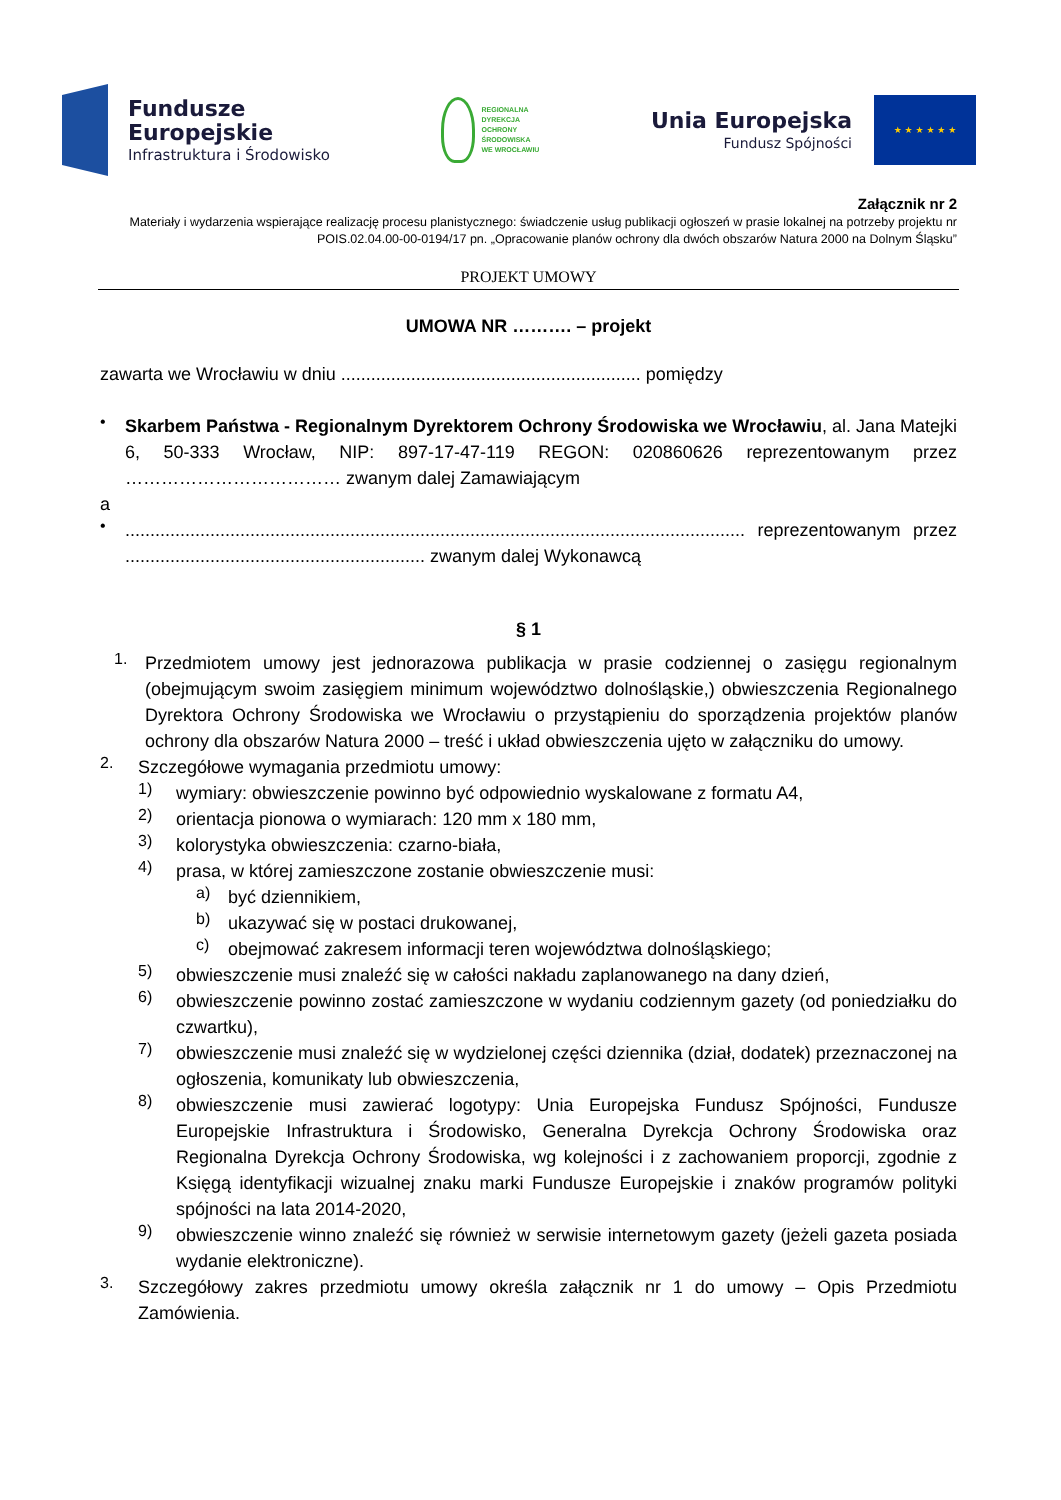Fundusze
Europejskie
Infrastruktura i Środowisko
REGIONALNA
DYREKCJA
OCHRONY
ŚRODOWISKA
WE WROCŁAWIU
Unia Europejska
Fundusz Spójności
★ ★ ★ ★ ★ ★
Załącznik nr 2
Materiały i wydarzenia wspierające realizację procesu planistycznego: świadczenie usług publikacji ogłoszeń w prasie lokalnej na potrzeby projektu nr POIS.02.04.00-00-0194/17 pn. „Opracowanie planów ochrony dla dwóch obszarów Natura 2000 na Dolnym Śląsku”
PROJEKT UMOWY
UMOWA NR ………. – projekt
zawarta we Wrocławiu w dniu ............................................................ pomiędzy
•
Skarbem Państwa - Regionalnym Dyrektorem Ochrony Środowiska we Wrocławiu, al. Jana Matejki 6, 50-333 Wrocław, NIP: 897-17-47-119 REGON: 020860626 reprezentowanym przez ……………………………… zwanym dalej Zamawiającym
a
•
............................................................................................................................ reprezentowanym przez ............................................................ zwanym dalej Wykonawcą
§ 1
1.
Przedmiotem umowy jest jednorazowa publikacja w prasie codziennej o zasięgu regionalnym (obejmującym swoim zasięgiem minimum województwo dolnośląskie,) obwieszczenia Regionalnego Dyrektora Ochrony Środowiska we Wrocławiu o przystąpieniu do sporządzenia projektów planów ochrony dla obszarów Natura 2000 – treść i układ obwieszczenia ujęto w załączniku do umowy.
2.
Szczegółowe wymagania przedmiotu umowy:
1)
wymiary: obwieszczenie powinno być odpowiednio wyskalowane z formatu A4,
2)
orientacja pionowa o wymiarach: 120 mm x 180 mm,
3)
kolorystyka obwieszczenia: czarno-biała,
4)
prasa, w której zamieszczone zostanie obwieszczenie musi:
a)
być dziennikiem,
b)
ukazywać się w postaci drukowanej,
c)
obejmować zakresem informacji teren województwa dolnośląskiego;
5)
obwieszczenie musi znaleźć się w całości nakładu zaplanowanego na dany dzień,
6)
obwieszczenie powinno zostać zamieszczone w wydaniu codziennym gazety (od poniedziałku do czwartku),
7)
obwieszczenie musi znaleźć się w wydzielonej części dziennika (dział, dodatek) przeznaczonej na ogłoszenia, komunikaty lub obwieszczenia,
8)
obwieszczenie musi zawierać logotypy: Unia Europejska Fundusz Spójności, Fundusze Europejskie Infrastruktura i Środowisko, Generalna Dyrekcja Ochrony Środowiska oraz Regionalna Dyrekcja Ochrony Środowiska, wg kolejności i z zachowaniem proporcji, zgodnie z Księgą identyfikacji wizualnej znaku marki Fundusze Europejskie i znaków programów polityki spójności na lata 2014-2020,
9)
obwieszczenie winno znaleźć się również w serwisie internetowym gazety (jeżeli gazeta posiada wydanie elektroniczne).
3.
Szczegółowy zakres przedmiotu umowy określa załącznik nr 1 do umowy – Opis Przedmiotu Zamówienia.